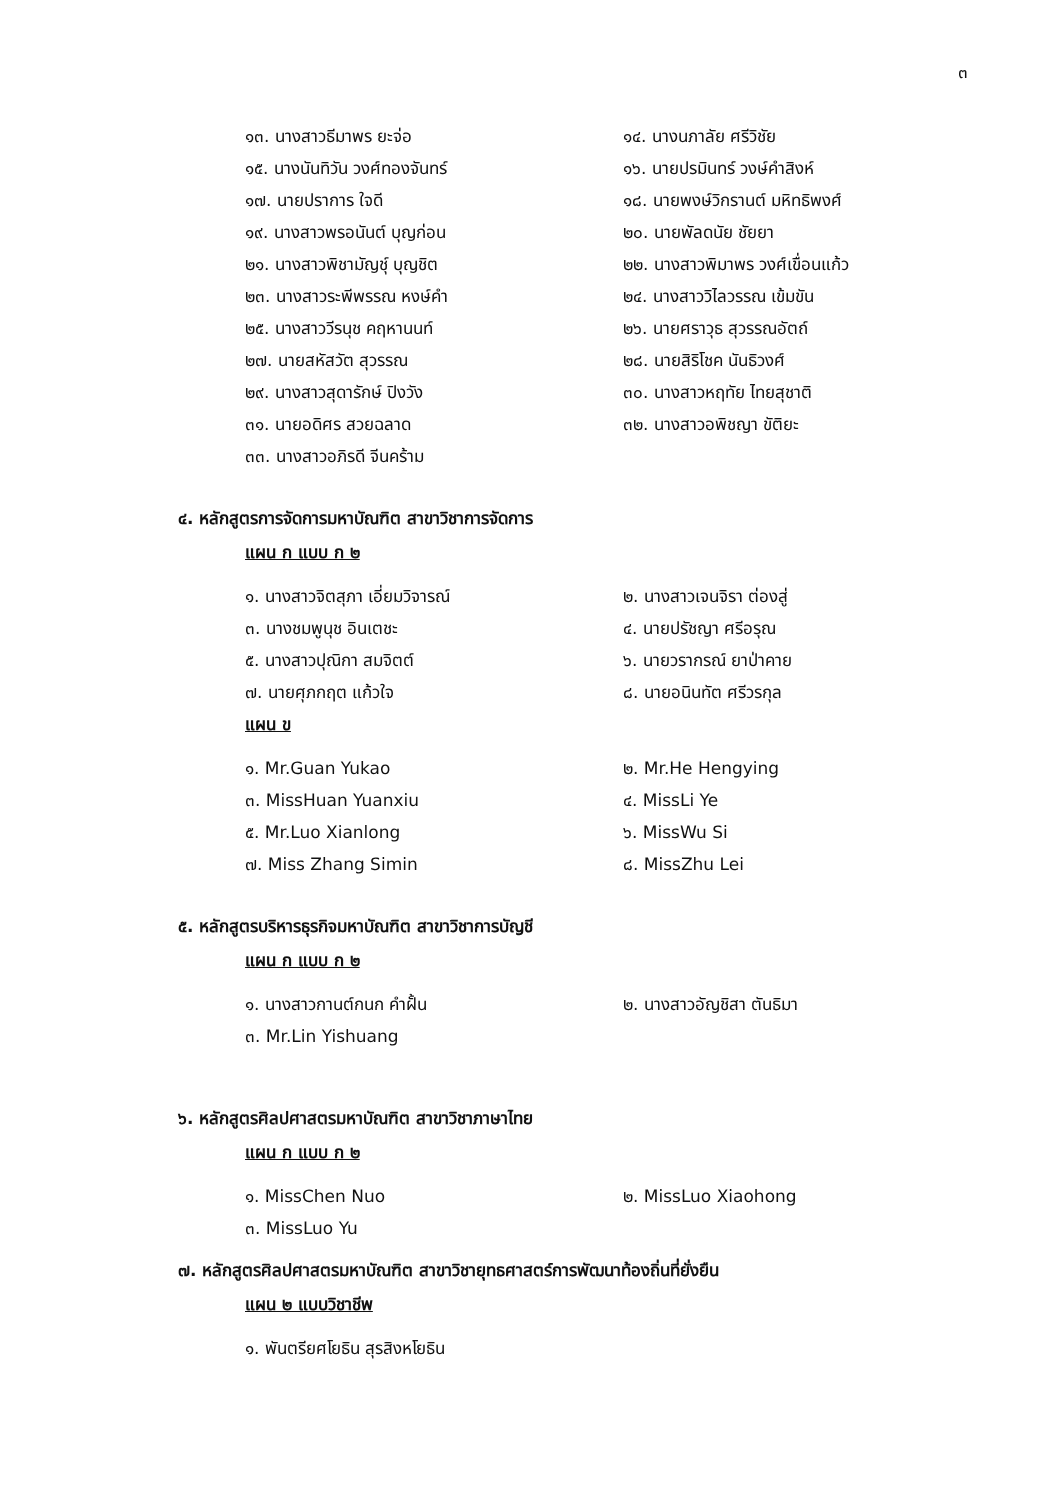๓
๑๓. นางสาวธีมาพร ยะจ่อ
๑๔. นางนภาลัย ศรีวิชัย
๑๕. นางนันทิวัน วงศ์ทองจันทร์
๑๖. นายปรมินทร์ วงษ์คำสิงห์
๑๗. นายปราการ ใจดี
๑๘. นายพงษ์วิกรานต์ มหิทธิพงศ์
๑๙. นางสาวพรอนันต์ บุญก่อน
๒๐. นายพัลดนัย ชัยยา
๒๑. นางสาวพิชามัญชุ์ บุญชิต
๒๒. นางสาวพิมาพร วงศ์เขื่อนแก้ว
๒๓. นางสาวระพีพรรณ หงษ์คำ
๒๔. นางสาววิไลวรรณ เข้มขัน
๒๕. นางสาววีรนุช คฤหานนท์
๒๖. นายศราวุธ สุวรรณอัตถ์
๒๗. นายสหัสวัต สุวรรณ
๒๘. นายสิริโชค นันธิวงศ์
๒๙. นางสาวสุดารักษ์ ปิงวัง
๓๐. นางสาวหฤทัย ไทยสุชาติ
๓๑. นายอดิศร สวยฉลาด
๓๒. นางสาวอพิชญา ขัติยะ
๓๓. นางสาวอภิรดี จีนคร้าม
๔. หลักสูตรการจัดการมหาบัณฑิต สาขาวิชาการจัดการ
แผน ก แบบ ก ๒
๑. นางสาวจิตสุภา เอี่ยมวิจารณ์
๒. นางสาวเจนจิรา ต่องสู่
๓. นางชมพูนุช อินเตชะ
๔. นายปรัชญา ศรีอรุณ
๕. นางสาวปุณิกา สมจิตต์
๖. นายวรากรณ์ ยาป่าคาย
๗. นายศุภกฤต แก้วใจ
๘. นายอนินทัต ศรีวรกุล
แผน ข
๑. Mr.Guan Yukao
๒. Mr.He Hengying
๓. MissHuan Yuanxiu
๔. MissLi Ye
๕. Mr.Luo Xianlong
๖. MissWu Si
๗. Miss Zhang Simin
๘. MissZhu Lei
๕. หลักสูตรบริหารธุรกิจมหาบัณฑิต สาขาวิชาการบัญชี
แผน ก แบบ ก ๒
๑. นางสาวกานต์กนก คำฝั้น
๒. นางสาวอัญชิสา ตันธิมา
๓. Mr.Lin Yishuang
๖. หลักสูตรศิลปศาสตรมหาบัณฑิต สาขาวิชาภาษาไทย
แผน ก แบบ ก ๒
๑. MissChen Nuo
๒. MissLuo Xiaohong
๓. MissLuo Yu
๗. หลักสูตรศิลปศาสตรมหาบัณฑิต สาขาวิชายุทธศาสตร์การพัฒนาท้องถิ่นที่ยั่งยืน
แผน ๒ แบบวิชาชีพ
๑. พันตรียศโยธิน สุรสิงหโยธิน